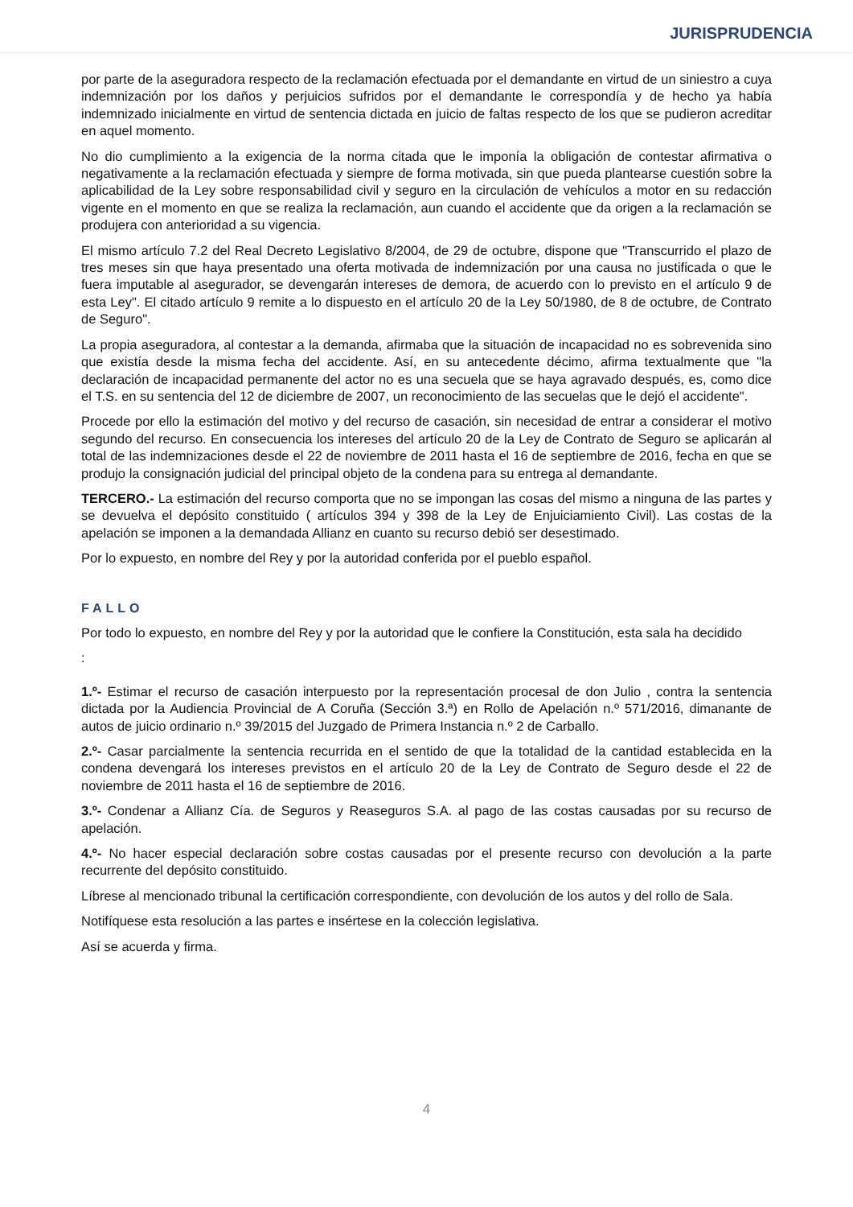JURISPRUDENCIA
por parte de la aseguradora respecto de la reclamación efectuada por el demandante en virtud de un siniestro a cuya indemnización por los daños y perjuicios sufridos por el demandante le correspondía y de hecho ya había indemnizado inicialmente en virtud de sentencia dictada en juicio de faltas respecto de los que se pudieron acreditar en aquel momento.
No dio cumplimiento a la exigencia de la norma citada que le imponía la obligación de contestar afirmativa o negativamente a la reclamación efectuada y siempre de forma motivada, sin que pueda plantearse cuestión sobre la aplicabilidad de la Ley sobre responsabilidad civil y seguro en la circulación de vehículos a motor en su redacción vigente en el momento en que se realiza la reclamación, aun cuando el accidente que da origen a la reclamación se produjera con anterioridad a su vigencia.
El mismo artículo 7.2 del Real Decreto Legislativo 8/2004, de 29 de octubre, dispone que "Transcurrido el plazo de tres meses sin que haya presentado una oferta motivada de indemnización por una causa no justificada o que le fuera imputable al asegurador, se devengarán intereses de demora, de acuerdo con lo previsto en el artículo 9 de esta Ley". El citado artículo 9 remite a lo dispuesto en el artículo 20 de la Ley 50/1980, de 8 de octubre, de Contrato de Seguro".
La propia aseguradora, al contestar a la demanda, afirmaba que la situación de incapacidad no es sobrevenida sino que existía desde la misma fecha del accidente. Así, en su antecedente décimo, afirma textualmente que "la declaración de incapacidad permanente del actor no es una secuela que se haya agravado después, es, como dice el T.S. en su sentencia del 12 de diciembre de 2007, un reconocimiento de las secuelas que le dejó el accidente".
Procede por ello la estimación del motivo y del recurso de casación, sin necesidad de entrar a considerar el motivo segundo del recurso. En consecuencia los intereses del artículo 20 de la Ley de Contrato de Seguro se aplicarán al total de las indemnizaciones desde el 22 de noviembre de 2011 hasta el 16 de septiembre de 2016, fecha en que se produjo la consignación judicial del principal objeto de la condena para su entrega al demandante.
TERCERO.- La estimación del recurso comporta que no se impongan las cosas del mismo a ninguna de las partes y se devuelva el depósito constituido ( artículos 394 y 398 de la Ley de Enjuiciamiento Civil). Las costas de la apelación se imponen a la demandada Allianz en cuanto su recurso debió ser desestimado.
Por lo expuesto, en nombre del Rey y por la autoridad conferida por el pueblo español.
FALLO
Por todo lo expuesto, en nombre del Rey y por la autoridad que le confiere la Constitución, esta sala ha decidido
:
1.º- Estimar el recurso de casación interpuesto por la representación procesal de don Julio , contra la sentencia dictada por la Audiencia Provincial de A Coruña (Sección 3.ª) en Rollo de Apelación n.º 571/2016, dimanante de autos de juicio ordinario n.º 39/2015 del Juzgado de Primera Instancia n.º 2 de Carballo.
2.º- Casar parcialmente la sentencia recurrida en el sentido de que la totalidad de la cantidad establecida en la condena devengará los intereses previstos en el artículo 20 de la Ley de Contrato de Seguro desde el 22 de noviembre de 2011 hasta el 16 de septiembre de 2016.
3.º- Condenar a Allianz Cía. de Seguros y Reaseguros S.A. al pago de las costas causadas por su recurso de apelación.
4.º- No hacer especial declaración sobre costas causadas por el presente recurso con devolución a la parte recurrente del depósito constituido.
Líbrese al mencionado tribunal la certificación correspondiente, con devolución de los autos y del rollo de Sala.
Notifíquese esta resolución a las partes e insértese en la colección legislativa.
Así se acuerda y firma.
4